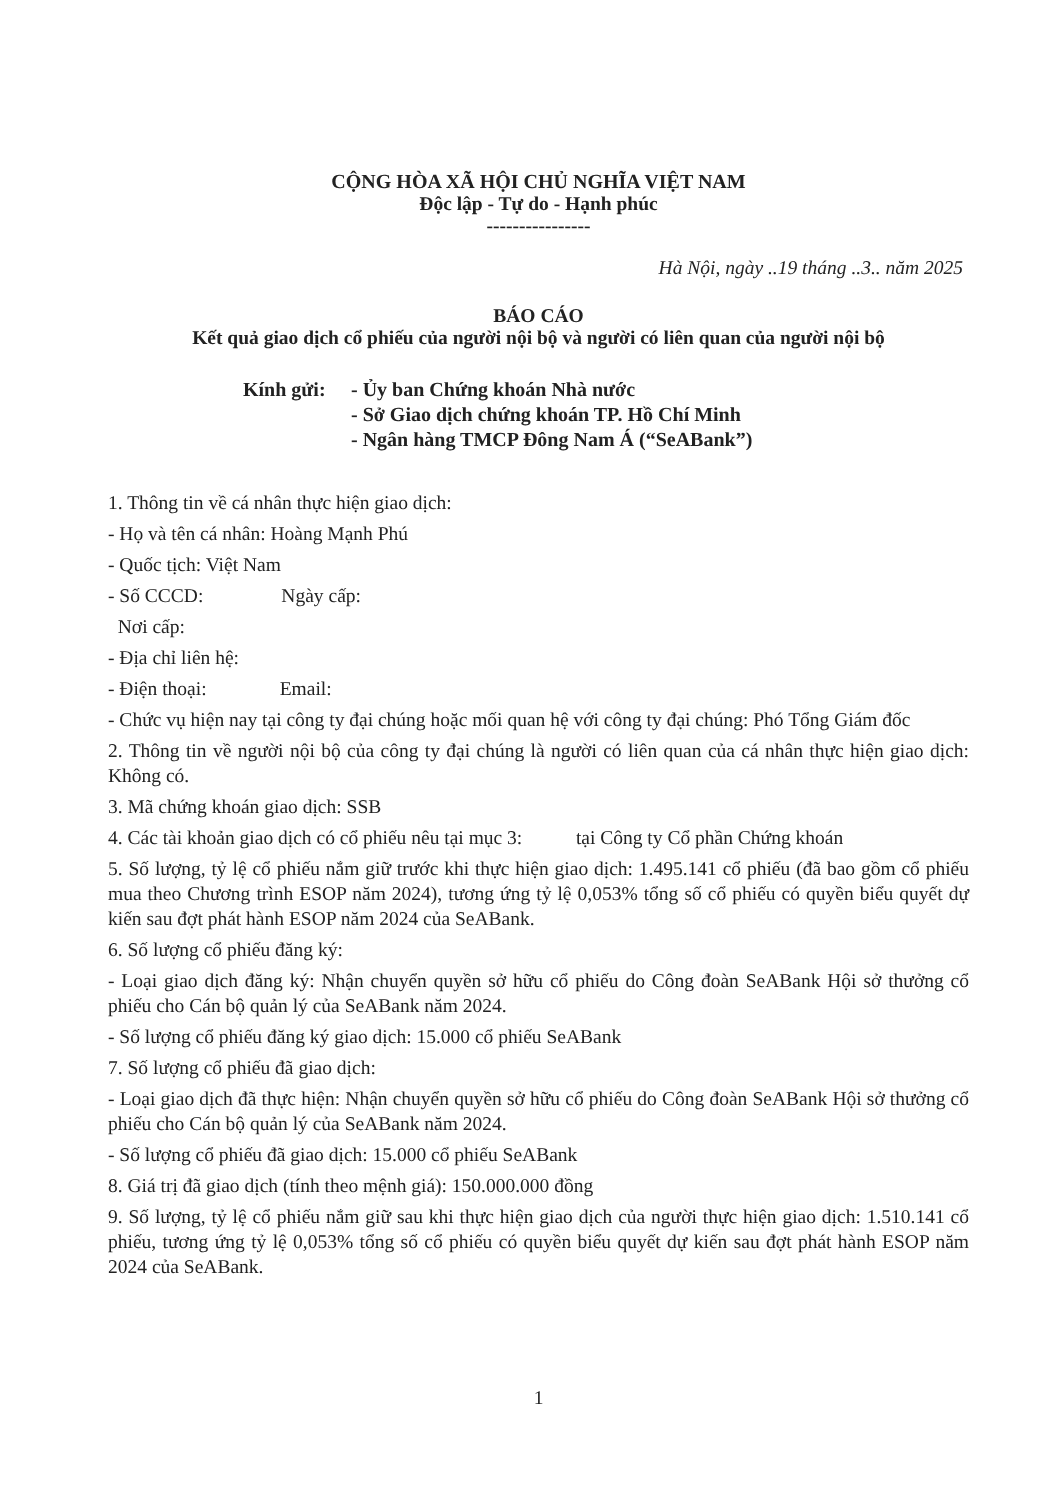CỘNG HÒA XÃ HỘI CHỦ NGHĨA VIỆT NAM
Độc lập - Tự do - Hạnh phúc
----------------
Hà Nội, ngày ..19 tháng ..3.. năm 2025
BÁO CÁO
Kết quả giao dịch cổ phiếu của người nội bộ và người có liên quan của người nội bộ
Kính gửi: - Ủy ban Chứng khoán Nhà nước
- Sở Giao dịch chứng khoán TP. Hồ Chí Minh
- Ngân hàng TMCP Đông Nam Á (“SeABank”)
1. Thông tin về cá nhân thực hiện giao dịch:
- Họ và tên cá nhân: Hoàng Mạnh Phú
- Quốc tịch: Việt Nam
- Số CCCD: Ngày cấp:
Nơi cấp:
- Địa chỉ liên hệ:
- Điện thoại: Email:
- Chức vụ hiện nay tại công ty đại chúng hoặc mối quan hệ với công ty đại chúng: Phó Tổng Giám đốc
2. Thông tin về người nội bộ của công ty đại chúng là người có liên quan của cá nhân thực hiện giao dịch: Không có.
3. Mã chứng khoán giao dịch: SSB
4. Các tài khoản giao dịch có cổ phiếu nêu tại mục 3: tại Công ty Cổ phần Chứng khoán
5. Số lượng, tỷ lệ cổ phiếu nắm giữ trước khi thực hiện giao dịch: 1.495.141 cổ phiếu (đã bao gồm cổ phiếu mua theo Chương trình ESOP năm 2024), tương ứng tỷ lệ 0,053% tổng số cổ phiếu có quyền biểu quyết dự kiến sau đợt phát hành ESOP năm 2024 của SeABank.
6. Số lượng cổ phiếu đăng ký:
- Loại giao dịch đăng ký: Nhận chuyển quyền sở hữu cổ phiếu do Công đoàn SeABank Hội sở thưởng cổ phiếu cho Cán bộ quản lý của SeABank năm 2024.
- Số lượng cổ phiếu đăng ký giao dịch: 15.000 cổ phiếu SeABank
7. Số lượng cổ phiếu đã giao dịch:
- Loại giao dịch đã thực hiện: Nhận chuyển quyền sở hữu cổ phiếu do Công đoàn SeABank Hội sở thưởng cổ phiếu cho Cán bộ quản lý của SeABank năm 2024.
- Số lượng cổ phiếu đã giao dịch: 15.000 cổ phiếu SeABank
8. Giá trị đã giao dịch (tính theo mệnh giá): 150.000.000 đồng
9. Số lượng, tỷ lệ cổ phiếu nắm giữ sau khi thực hiện giao dịch của người thực hiện giao dịch: 1.510.141 cổ phiếu, tương ứng tỷ lệ 0,053% tổng số cổ phiếu có quyền biểu quyết dự kiến sau đợt phát hành ESOP năm 2024 của SeABank.
1